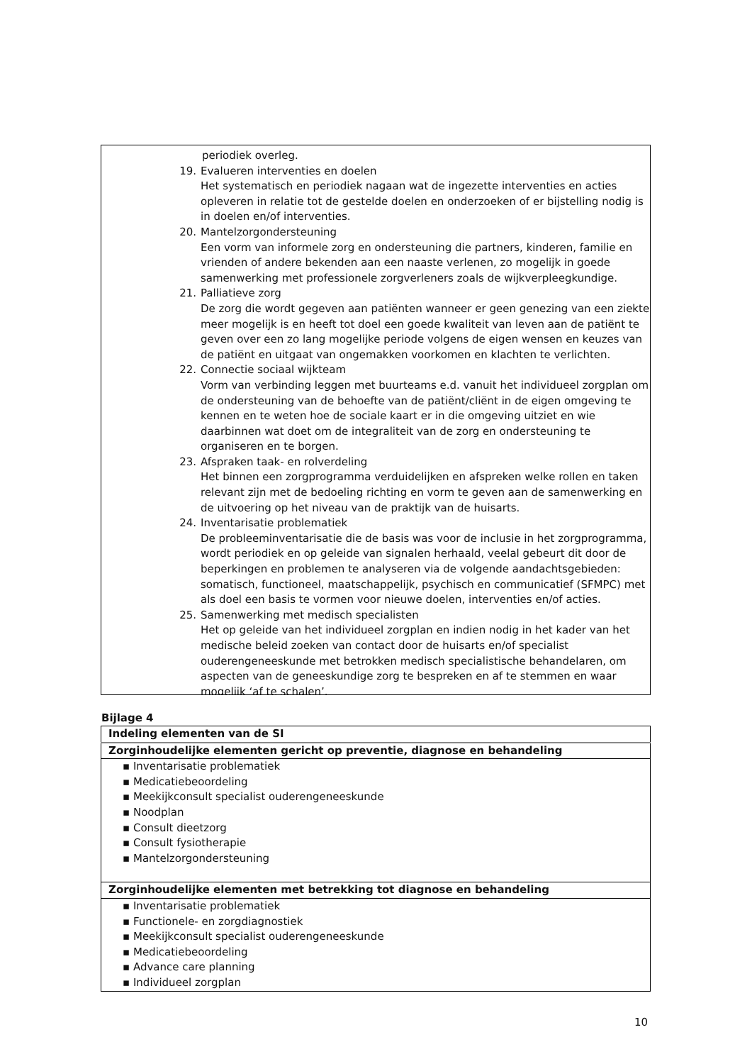periodiek overleg.
19. Evalueren interventies en doelen
Het systematisch en periodiek nagaan wat de ingezette interventies en acties opleveren in relatie tot de gestelde doelen en onderzoeken of er bijstelling nodig is in doelen en/of interventies.
20. Mantelzorgondersteuning
Een vorm van informele zorg en ondersteuning die partners, kinderen, familie en vrienden of andere bekenden aan een naaste verlenen, zo mogelijk in goede samenwerking met professionele zorgverleners zoals de wijkverpleegkundige.
21. Palliatieve zorg
De zorg die wordt gegeven aan patiënten wanneer er geen genezing van een ziekte meer mogelijk is en heeft tot doel een goede kwaliteit van leven aan de patiënt te geven over een zo lang mogelijke periode volgens de eigen wensen en keuzes van de patiënt en uitgaat van ongemakken voorkomen en klachten te verlichten.
22. Connectie sociaal wijkteam
Vorm van verbinding leggen met buurteams e.d. vanuit het individueel zorgplan om de ondersteuning van de behoefte van de patiënt/cliënt in de eigen omgeving te kennen en te weten hoe de sociale kaart er in die omgeving uitziet en wie daarbinnen wat doet om de integraliteit van de zorg en ondersteuning te organiseren en te borgen.
23. Afspraken taak- en rolverdeling
Het binnen een zorgprogramma verduidelijken en afspreken welke rollen en taken relevant zijn met de bedoeling richting en vorm te geven aan de samenwerking en de uitvoering op het niveau van de praktijk van de huisarts.
24. Inventarisatie problematiek
De probleeminventarisatie die de basis was voor de inclusie in het zorgprogramma, wordt periodiek en op geleide van signalen herhaald, veelal gebeurt dit door de beperkingen en problemen te analyseren via de volgende aandachtsgebieden: somatisch, functioneel, maatschappelijk, psychisch en communicatief (SFMPC) met als doel een basis te vormen voor nieuwe doelen, interventies en/of acties.
25. Samenwerking met medisch specialisten
Het op geleide van het individueel zorgplan en indien nodig in het kader van het medische beleid zoeken van contact door de huisarts en/of specialist ouderengeneeskunde met betrokken medisch specialistische behandelaren, om aspecten van de geneeskundige zorg te bespreken en af te stemmen en waar mogelijk ‘af te schalen’.
Bijlage 4
| Indeling elementen van de SI |
| --- |
| Zorginhoudelijke elementen gericht op preventie, diagnose en behandeling |
| ▪ Inventarisatie problematiek ▪ Medicatiebeoordeling ▪ Meekijkconsult specialist ouderengeneeskunde ▪ Noodplan ▪ Consult dieetzorg ▪ Consult fysiotherapie ▪ Mantelzorgondersteuning |
| Zorginhoudelijke elementen met betrekking tot diagnose en behandeling |
| ▪ Inventarisatie problematiek ▪ Functionele- en zorgdiagnostiek ▪ Meekijkconsult specialist ouderengeneeskunde ▪ Medicatiebeoordeling ▪ Advance care planning ▪ Individueel zorgplan |
10